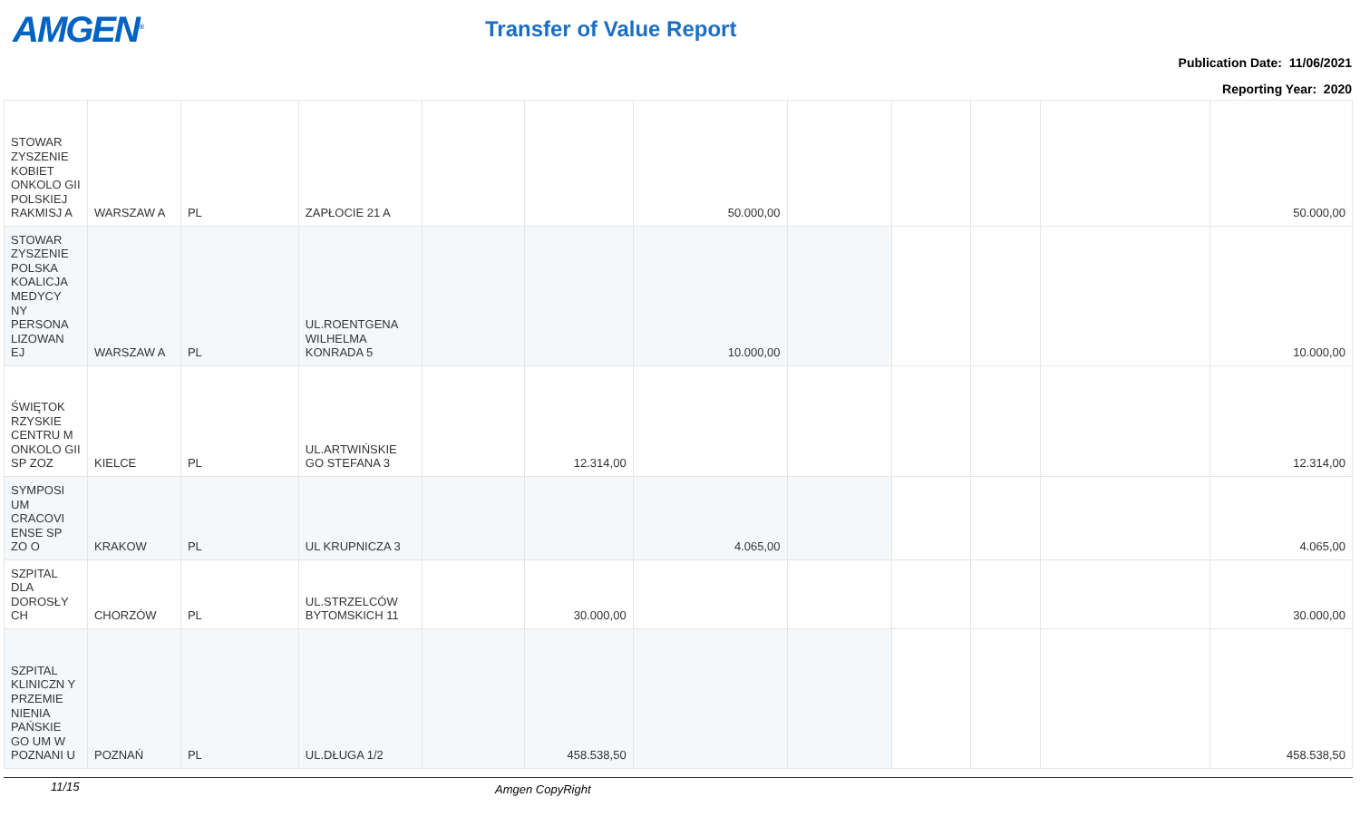AMGEN<sup>®</sup> Transfer of Value Report
Publication Date: 11/06/2021
Reporting Year: 2020
| STOWAR ZYSZENIE KOBIET ONKOLO GII POLSKIEJ RAKMISJ A | WARSZAW A | PL | ZAPŁOCIE 21 A | | | 50.000,00 | | | | | 50.000,00 |
| STOWAR ZYSZENIE POLSKA KOALICJA MEDYCY NY PERSONA LIZOWAN EJ | WARSZAW A | PL | UL.ROENTGENA WILHELMA KONRADA 5 | | | 10.000,00 | | | | | 10.000,00 |
| ŚWIĘTOK RZYSKIE CENTRU M ONKOLO GII SP ZOZ | KIELCE | PL | UL.ARTWIŃSKIE GO STEFANA 3 | | 12.314,00 | | | | | | 12.314,00 |
| SYMPOSI UM CRACOVI ENSE SP ZO O | KRAKOW | PL | UL KRUPNICZA 3 | | | 4.065,00 | | | | | 4.065,00 |
| SZPITAL DLA DOROSŁY CH | CHORZÓW | PL | UL.STRZELCÓW BYTOMSKICH 11 | | 30.000,00 | | | | | | 30.000,00 |
| SZPITAL KLINICZN Y PRZEMIE NIENIA PAŃSKIE GO UM W POZNANI U | POZNAŃ | PL | UL.DŁUGA 1/2 | | 458.538,50 | | | | | | 458.538,50 |
11/15 Amgen CopyRight